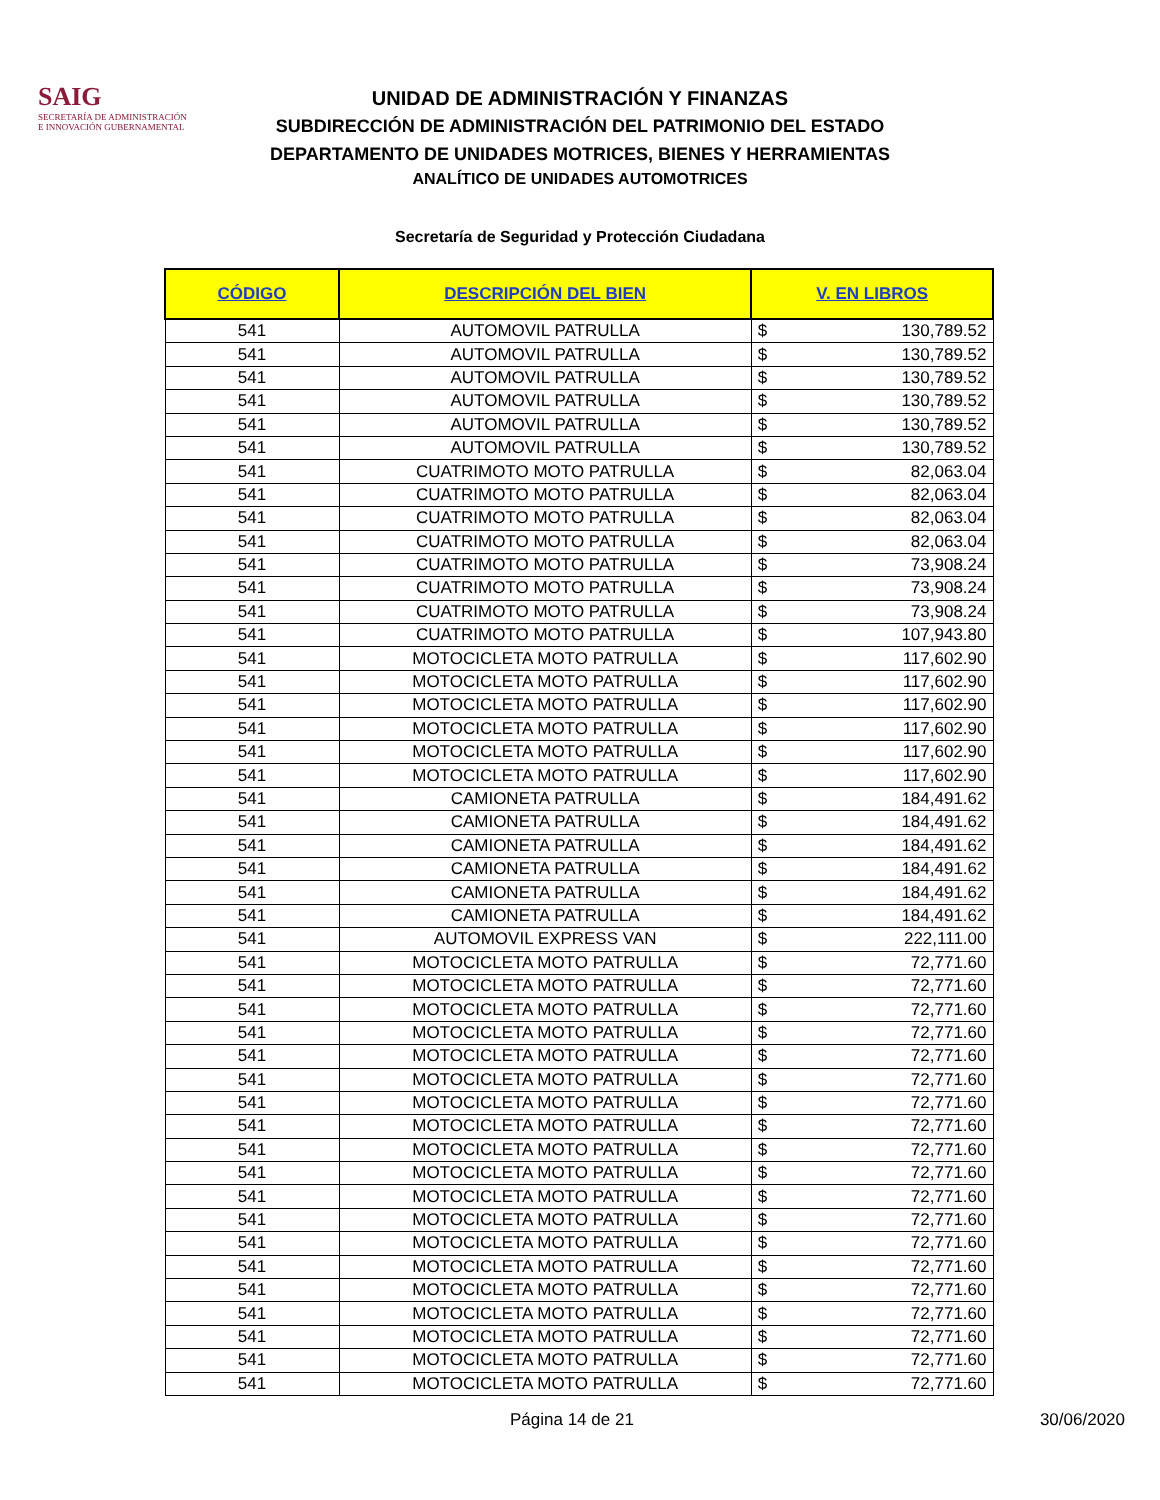SAIG
SECRETARÍA DE ADMINISTRACIÓN
E INNOVACIÓN GUBERNAMENTAL
UNIDAD DE ADMINISTRACIÓN Y FINANZAS
SUBDIRECCIÓN DE ADMINISTRACIÓN DEL PATRIMONIO DEL ESTADO
DEPARTAMENTO DE UNIDADES MOTRICES, BIENES Y HERRAMIENTAS
ANALÍTICO DE UNIDADES AUTOMOTRICES
Secretaría de Seguridad y Protección Ciudadana
| CÓDIGO | DESCRIPCIÓN DEL BIEN | V. EN LIBROS | |
| --- | --- | --- | --- |
| 541 | AUTOMOVIL PATRULLA | $ | 130,789.52 |
| 541 | AUTOMOVIL PATRULLA | $ | 130,789.52 |
| 541 | AUTOMOVIL PATRULLA | $ | 130,789.52 |
| 541 | AUTOMOVIL PATRULLA | $ | 130,789.52 |
| 541 | AUTOMOVIL PATRULLA | $ | 130,789.52 |
| 541 | AUTOMOVIL PATRULLA | $ | 130,789.52 |
| 541 | CUATRIMOTO MOTO PATRULLA | $ | 82,063.04 |
| 541 | CUATRIMOTO MOTO PATRULLA | $ | 82,063.04 |
| 541 | CUATRIMOTO MOTO PATRULLA | $ | 82,063.04 |
| 541 | CUATRIMOTO MOTO PATRULLA | $ | 82,063.04 |
| 541 | CUATRIMOTO MOTO PATRULLA | $ | 73,908.24 |
| 541 | CUATRIMOTO MOTO PATRULLA | $ | 73,908.24 |
| 541 | CUATRIMOTO MOTO PATRULLA | $ | 73,908.24 |
| 541 | CUATRIMOTO MOTO PATRULLA | $ | 107,943.80 |
| 541 | MOTOCICLETA MOTO PATRULLA | $ | 117,602.90 |
| 541 | MOTOCICLETA MOTO PATRULLA | $ | 117,602.90 |
| 541 | MOTOCICLETA MOTO PATRULLA | $ | 117,602.90 |
| 541 | MOTOCICLETA MOTO PATRULLA | $ | 117,602.90 |
| 541 | MOTOCICLETA MOTO PATRULLA | $ | 117,602.90 |
| 541 | MOTOCICLETA MOTO PATRULLA | $ | 117,602.90 |
| 541 | CAMIONETA PATRULLA | $ | 184,491.62 |
| 541 | CAMIONETA PATRULLA | $ | 184,491.62 |
| 541 | CAMIONETA PATRULLA | $ | 184,491.62 |
| 541 | CAMIONETA PATRULLA | $ | 184,491.62 |
| 541 | CAMIONETA PATRULLA | $ | 184,491.62 |
| 541 | CAMIONETA PATRULLA | $ | 184,491.62 |
| 541 | AUTOMOVIL EXPRESS VAN | $ | 222,111.00 |
| 541 | MOTOCICLETA MOTO PATRULLA | $ | 72,771.60 |
| 541 | MOTOCICLETA MOTO PATRULLA | $ | 72,771.60 |
| 541 | MOTOCICLETA MOTO PATRULLA | $ | 72,771.60 |
| 541 | MOTOCICLETA MOTO PATRULLA | $ | 72,771.60 |
| 541 | MOTOCICLETA MOTO PATRULLA | $ | 72,771.60 |
| 541 | MOTOCICLETA MOTO PATRULLA | $ | 72,771.60 |
| 541 | MOTOCICLETA MOTO PATRULLA | $ | 72,771.60 |
| 541 | MOTOCICLETA MOTO PATRULLA | $ | 72,771.60 |
| 541 | MOTOCICLETA MOTO PATRULLA | $ | 72,771.60 |
| 541 | MOTOCICLETA MOTO PATRULLA | $ | 72,771.60 |
| 541 | MOTOCICLETA MOTO PATRULLA | $ | 72,771.60 |
| 541 | MOTOCICLETA MOTO PATRULLA | $ | 72,771.60 |
| 541 | MOTOCICLETA MOTO PATRULLA | $ | 72,771.60 |
| 541 | MOTOCICLETA MOTO PATRULLA | $ | 72,771.60 |
| 541 | MOTOCICLETA MOTO PATRULLA | $ | 72,771.60 |
| 541 | MOTOCICLETA MOTO PATRULLA | $ | 72,771.60 |
| 541 | MOTOCICLETA MOTO PATRULLA | $ | 72,771.60 |
| 541 | MOTOCICLETA MOTO PATRULLA | $ | 72,771.60 |
| 541 | MOTOCICLETA MOTO PATRULLA | $ | 72,771.60 |
Página 14 de 21 30/06/2020